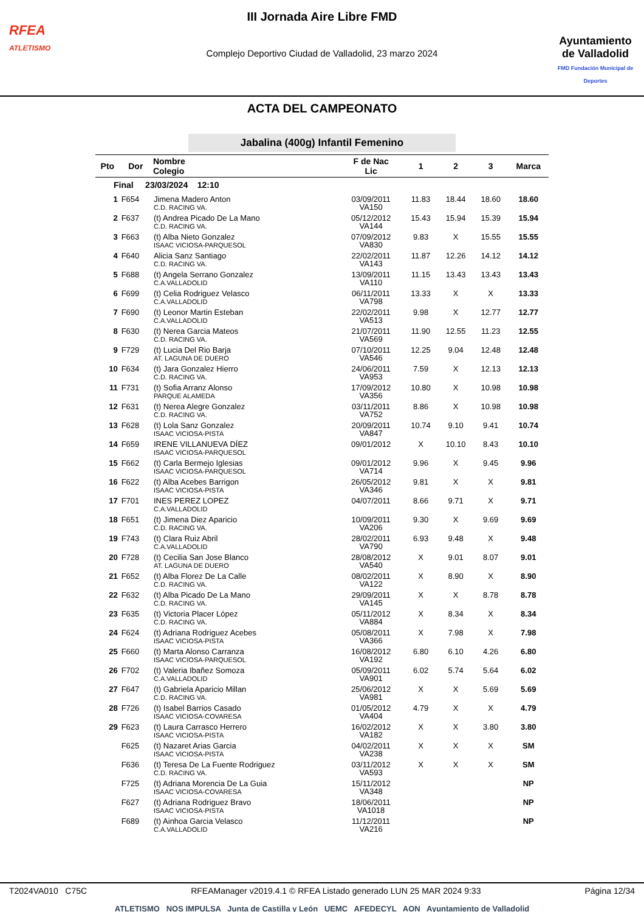RFEA
ATLETISMO
III Jornada Aire Libre FMD
Complejo Deportivo Ciudad de Valladolid, 23 marzo 2024
Ayuntamiento
de Valladolid
FMD Fundación Municipal de Deportes
ACTA DEL CAMPEONATO
Jabalina (400g) Infantil Femenino
| Pto | Dor | Nombre Colegio | F de Nac Lic | 1 | 2 | 3 | Marca |
| --- | --- | --- | --- | --- | --- | --- | --- |
| Final 23/03/2024 12:10 | | | | | | | |
| 1 | F654 | Jimena Madero Anton C.D. RACING VA. | 03/09/2011 VA150 | 11.83 | 18.44 | 18.60 | 18.60 |
| 2 | F637 | (t) Andrea Picado De La Mano C.D. RACING VA. | 05/12/2012 VA144 | 15.43 | 15.94 | 15.39 | 15.94 |
| 3 | F663 | (t) Alba Nieto Gonzalez ISAAC VICIOSA-PARQUESOL | 07/09/2012 VA830 | 9.83 | X | 15.55 | 15.55 |
| 4 | F640 | Alicia Sanz Santiago C.D. RACING VA. | 22/02/2011 VA143 | 11.87 | 12.26 | 14.12 | 14.12 |
| 5 | F688 | (t) Angela Serrano Gonzalez C.A.VALLADOLID | 13/09/2011 VA110 | 11.15 | 13.43 | 13.43 | 13.43 |
| 6 | F699 | (t) Celia Rodriguez Velasco C.A.VALLADOLID | 06/11/2011 VA798 | 13.33 | X | X | 13.33 |
| 7 | F690 | (t) Leonor Martin Esteban C.A.VALLADOLID | 22/02/2011 VA513 | 9.98 | X | 12.77 | 12.77 |
| 8 | F630 | (t) Nerea Garcia Mateos C.D. RACING VA. | 21/07/2011 VA569 | 11.90 | 12.55 | 11.23 | 12.55 |
| 9 | F729 | (t) Lucia Del Rio Barja AT. LAGUNA DE DUERO | 07/10/2011 VA546 | 12.25 | 9.04 | 12.48 | 12.48 |
| 10 | F634 | (t) Jara Gonzalez Hierro C.D. RACING VA. | 24/06/2011 VA953 | 7.59 | X | 12.13 | 12.13 |
| 11 | F731 | (t) Sofia Arranz Alonso PARQUE ALAMEDA | 17/09/2012 VA356 | 10.80 | X | 10.98 | 10.98 |
| 12 | F631 | (t) Nerea Alegre Gonzalez C.D. RACING VA. | 03/11/2011 VA752 | 8.86 | X | 10.98 | 10.98 |
| 13 | F628 | (t) Lola Sanz Gonzalez ISAAC VICIOSA-PISTA | 20/09/2011 VA847 | 10.74 | 9.10 | 9.41 | 10.74 |
| 14 | F659 | IRENE VILLANUEVA DÍEZ ISAAC VICIOSA-PARQUESOL | 09/01/2012 | X | 10.10 | 8.43 | 10.10 |
| 15 | F662 | (t) Carla Bermejo Iglesias ISAAC VICIOSA-PARQUESOL | 09/01/2012 VA714 | 9.96 | X | 9.45 | 9.96 |
| 16 | F622 | (t) Alba Acebes Barrigon ISAAC VICIOSA-PISTA | 26/05/2012 VA346 | 9.81 | X | X | 9.81 |
| 17 | F701 | INES PEREZ LOPEZ C.A.VALLADOLID | 04/07/2011 | 8.66 | 9.71 | X | 9.71 |
| 18 | F651 | (t) Jimena Diez Aparicio C.D. RACING VA. | 10/09/2011 VA206 | 9.30 | X | 9.69 | 9.69 |
| 19 | F743 | (t) Clara Ruiz Abril C.A.VALLADOLID | 28/02/2011 VA790 | 6.93 | 9.48 | X | 9.48 |
| 20 | F728 | (t) Cecilia San Jose Blanco AT. LAGUNA DE DUERO | 28/08/2012 VA540 | X | 9.01 | 8.07 | 9.01 |
| 21 | F652 | (t) Alba Florez De La Calle C.D. RACING VA. | 08/02/2011 VA122 | X | 8.90 | X | 8.90 |
| 22 | F632 | (t) Alba Picado De La Mano C.D. RACING VA. | 29/09/2011 VA145 | X | X | 8.78 | 8.78 |
| 23 | F635 | (t) Victoria Placer López C.D. RACING VA. | 05/11/2012 VA884 | X | 8.34 | X | 8.34 |
| 24 | F624 | (t) Adriana Rodriguez Acebes ISAAC VICIOSA-PISTA | 05/08/2011 VA366 | X | 7.98 | X | 7.98 |
| 25 | F660 | (t) Marta Alonso Carranza ISAAC VICIOSA-PARQUESOL | 16/08/2012 VA192 | 6.80 | 6.10 | 4.26 | 6.80 |
| 26 | F702 | (t) Valeria Ibañez Somoza C.A.VALLADOLID | 05/09/2011 VA901 | 6.02 | 5.74 | 5.64 | 6.02 |
| 27 | F647 | (t) Gabriela Aparicio Millan C.D. RACING VA. | 25/06/2012 VA981 | X | X | 5.69 | 5.69 |
| 28 | F726 | (t) Isabel Barrios Casado ISAAC VICIOSA-COVARESA | 01/05/2012 VA404 | 4.79 | X | X | 4.79 |
| 29 | F623 | (t) Laura Carrasco Herrero ISAAC VICIOSA-PISTA | 16/02/2012 VA182 | X | X | 3.80 | 3.80 |
| | F625 | (t) Nazaret Arias Garcia ISAAC VICIOSA-PISTA | 04/02/2011 VA238 | X | X | X | SM |
| | F636 | (t) Teresa De La Fuente Rodriguez C.D. RACING VA. | 03/11/2012 VA593 | X | X | X | SM |
| | F725 | (t) Adriana Morencia De La Guia ISAAC VICIOSA-COVARESA | 15/11/2012 VA348 | | | | NP |
| | F627 | (t) Adriana Rodriguez Bravo ISAAC VICIOSA-PISTA | 18/06/2011 VA1018 | | | | NP |
| | F689 | (t) Ainhoa Garcia Velasco C.A.VALLADOLID | 11/12/2011 VA216 | | | | NP |
T2024VA010 C75C RFEAManager v2019.4.1 © RFEA Listado generado LUN 25 MAR 2024 9:33 Página 12/34
ATLETISMO NOS IMPULSA Junta de Castilla y León UEMC AFEDECYL AON Ayuntamiento de Valladolid